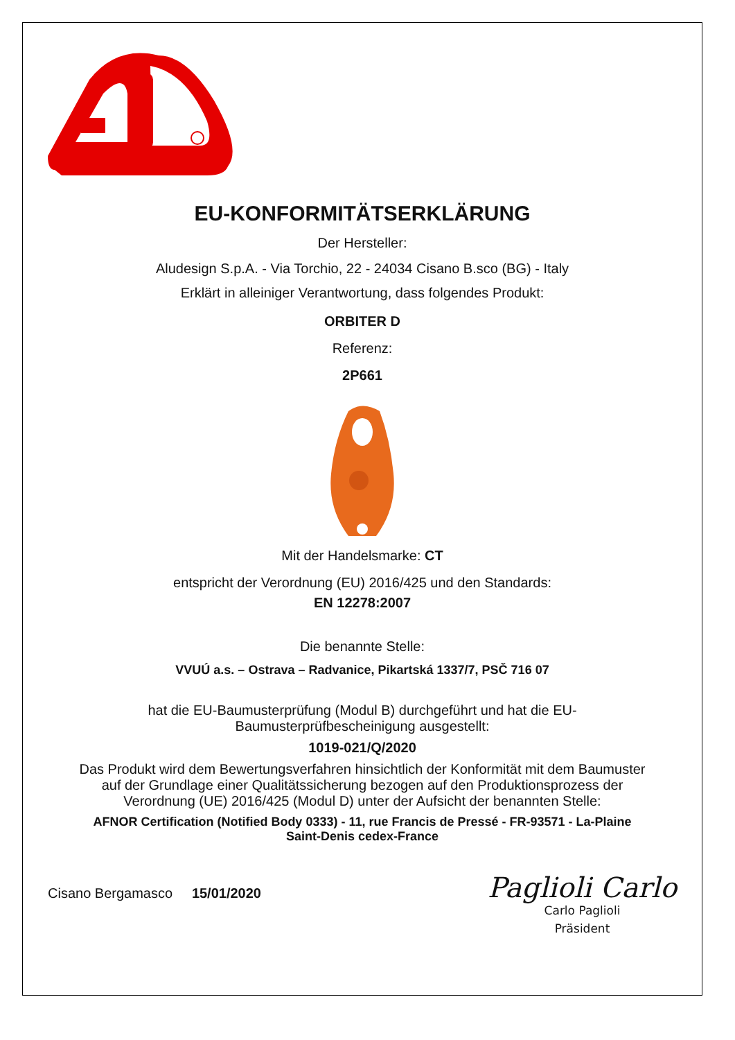EU-KONFORMITÄTSERKLÄRUNG
Der Hersteller:
Aludesign S.p.A. - Via Torchio, 22 - 24034 Cisano B.sco (BG) - Italy
Erklärt in alleiniger Verantwortung, dass folgendes Produkt:
ORBITER D
Referenz:
2P661
Mit der Handelsmarke: CT
entspricht der Verordnung (EU) 2016/425 und den Standards:
EN 12278:2007
Die benannte Stelle:
VVUÚ a.s. – Ostrava – Radvanice, Pikartská 1337/7, PSČ 716 07
hat die EU-Baumusterprüfung (Modul B) durchgeführt und hat die EU-
Baumusterprüfbescheinigung ausgestellt:
1019-021/Q/2020
Das Produkt wird dem Bewertungsverfahren hinsichtlich der Konformität mit dem Baumuster
auf der Grundlage einer Qualitätssicherung bezogen auf den Produktionsprozess der
Verordnung (UE) 2016/425 (Modul D) unter der Aufsicht der benannten Stelle:
AFNOR Certification (Notified Body 0333) - 11, rue Francis de Pressé - FR-93571 - La-Plaine
Saint-Denis cedex-France
Cisano Bergamasco 15/01/2020
Paglioli Carlo
Carlo Paglioli
Präsident